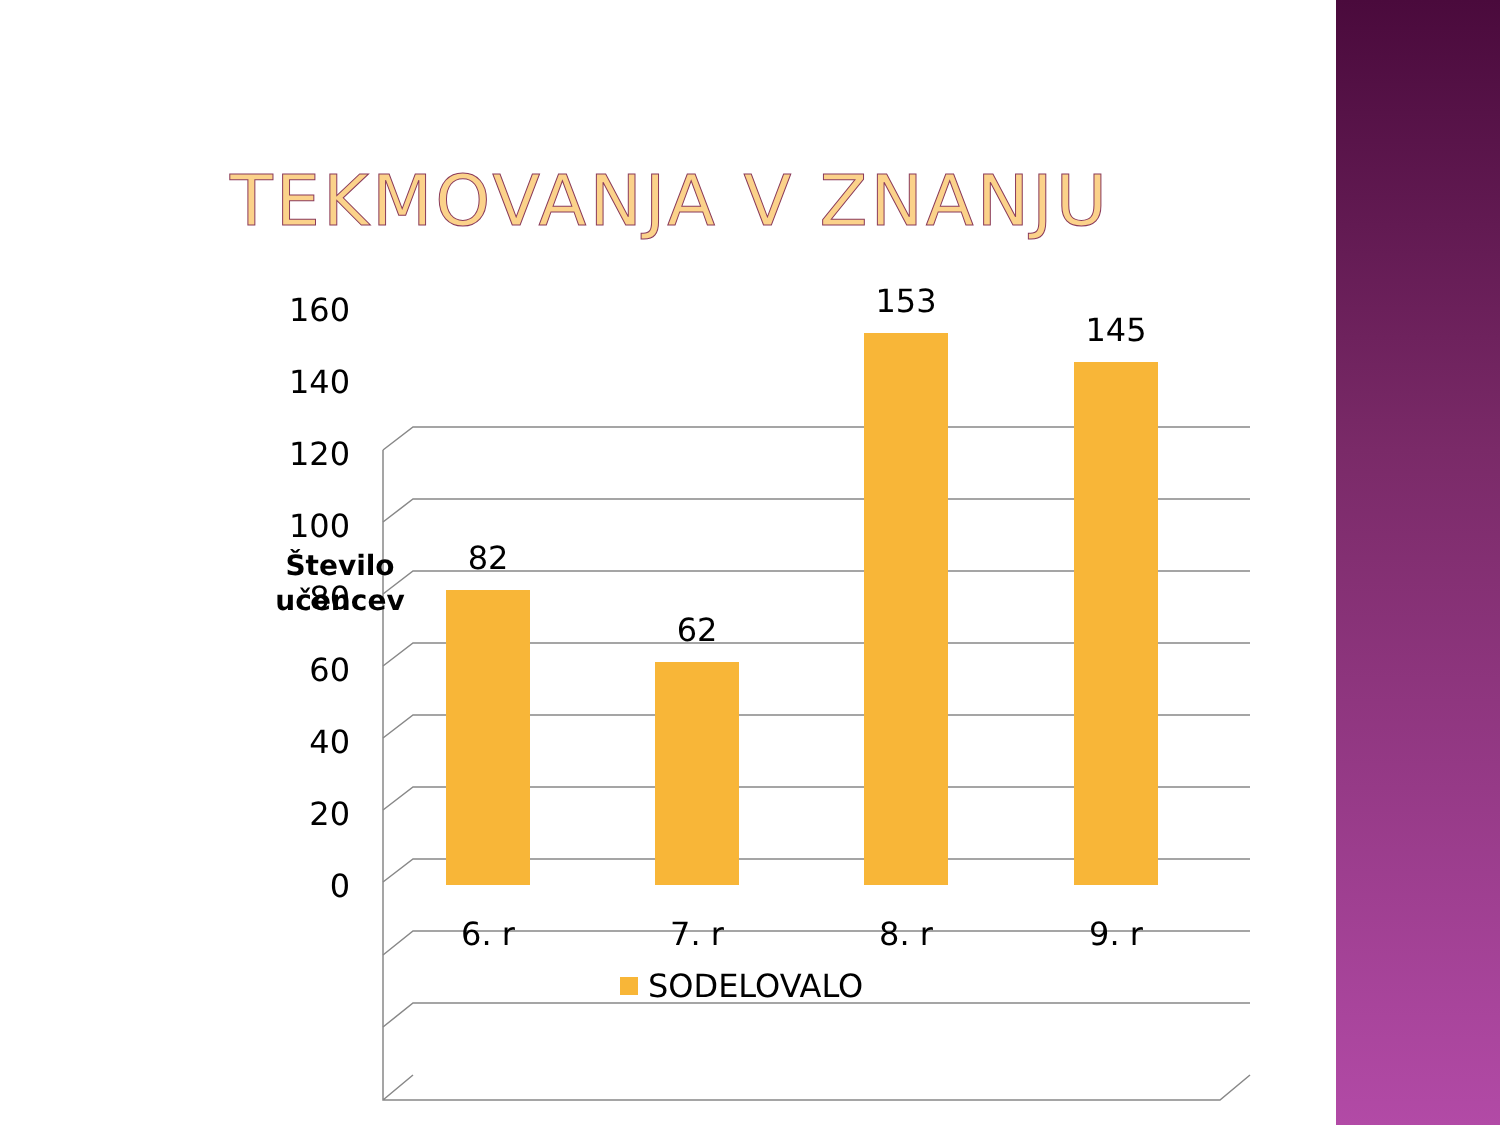TEKMOVANJA V ZNANJU
Število
učencev
160
140
120
100
80
60
40
20
0
82
62
153
145
6. r
7. r
8. r
9. r
SODELOVALO